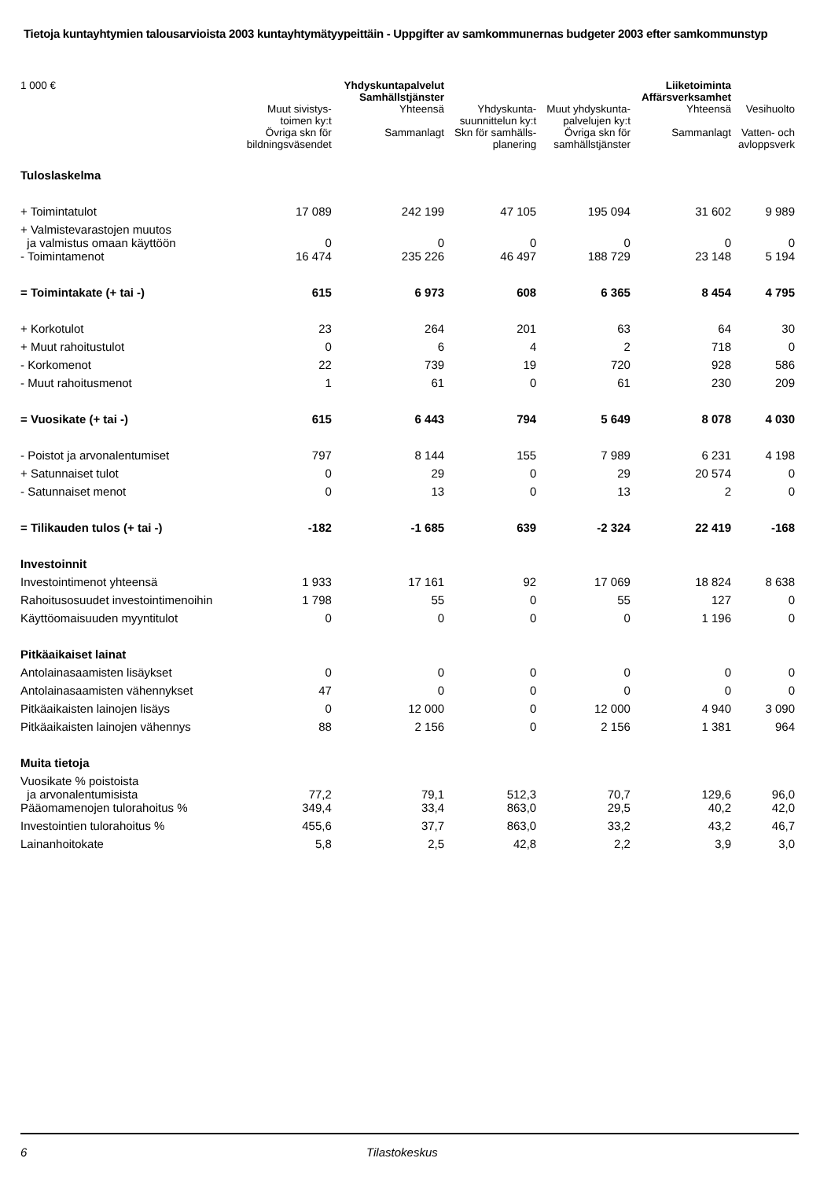Tietoja kuntayhtymien talousarvioista 2003 kuntayhtymätyypeittäin - Uppgifter av samkommunernas budgeter 2003 efter samkommunstyp
| 1 000 € | | Yhdyskuntapalvelut Samhällstjänster | | | Liiketoiminta Affärsverksamhet | |
| --- | --- | --- | --- | --- | --- | --- |
| | Muut sivistys- toimen ky:t | Yhteensä | Yhdyskunta- suunnittelun ky:t | Muut yhdyskunta- palvelujen ky:t | Yhteensä | Vesihuolto |
| | Övriga skn för bildningsväsendet | Sammanlagt | Skn för samhälls- planering | Övriga skn för samhällstjänster | Sammanlagt | Vatten- och avloppsverk |
| Tuloslaskelma | | | | | | |
| + Toimintatulot | 17 089 | 242 199 | 47 105 | 195 094 | 31 602 | 9 989 |
| + Valmistevarastojen muutos ja valmistus omaan käyttöön | 0 | 0 | 0 | 0 | 0 | 0 |
| - Toimintamenot | 16 474 | 235 226 | 46 497 | 188 729 | 23 148 | 5 194 |
| = Toimintakate (+ tai -) | 615 | 6 973 | 608 | 6 365 | 8 454 | 4 795 |
| + Korkotulot | 23 | 264 | 201 | 63 | 64 | 30 |
| + Muut rahoitustulot | 0 | 6 | 4 | 2 | 718 | 0 |
| - Korkomenot | 22 | 739 | 19 | 720 | 928 | 586 |
| - Muut rahoitusmenot | 1 | 61 | 0 | 61 | 230 | 209 |
| = Vuosikate (+ tai -) | 615 | 6 443 | 794 | 5 649 | 8 078 | 4 030 |
| - Poistot ja arvonalentumiset | 797 | 8 144 | 155 | 7 989 | 6 231 | 4 198 |
| + Satunnaiset tulot | 0 | 29 | 0 | 29 | 20 574 | 0 |
| - Satunnaiset menot | 0 | 13 | 0 | 13 | 2 | 0 |
| = Tilikauden tulos (+ tai -) | -182 | -1 685 | 639 | -2 324 | 22 419 | -168 |
| Investoinnit | | | | | | |
| Investointimenot yhteensä | 1 933 | 17 161 | 92 | 17 069 | 18 824 | 8 638 |
| Rahoitusosuudet investointimenoihin | 1 798 | 55 | 0 | 55 | 127 | 0 |
| Käyttöomaisuuden myyntitulot | 0 | 0 | 0 | 0 | 1 196 | 0 |
| Pitkäaikaiset lainat | | | | | | |
| Antolainasaamisten lisäykset | 0 | 0 | 0 | 0 | 0 | 0 |
| Antolainasaamisten vähennykset | 47 | 0 | 0 | 0 | 0 | 0 |
| Pitkäaikaisten lainojen lisäys | 0 | 12 000 | 0 | 12 000 | 4 940 | 3 090 |
| Pitkäaikaisten lainojen vähennys | 88 | 2 156 | 0 | 2 156 | 1 381 | 964 |
| Muita tietoja | | | | | | |
| Vuosikate % poistoista ja arvonalentumisista | 77,2 | 79,1 | 512,3 | 70,7 | 129,6 | 96,0 |
| Pääomamenojen tulorahoitus % | 349,4 | 33,4 | 863,0 | 29,5 | 40,2 | 42,0 |
| Investointien tulorahoitus % | 455,6 | 37,7 | 863,0 | 33,2 | 43,2 | 46,7 |
| Lainanhoitokate | 5,8 | 2,5 | 42,8 | 2,2 | 3,9 | 3,0 |
6 Tilastokeskus